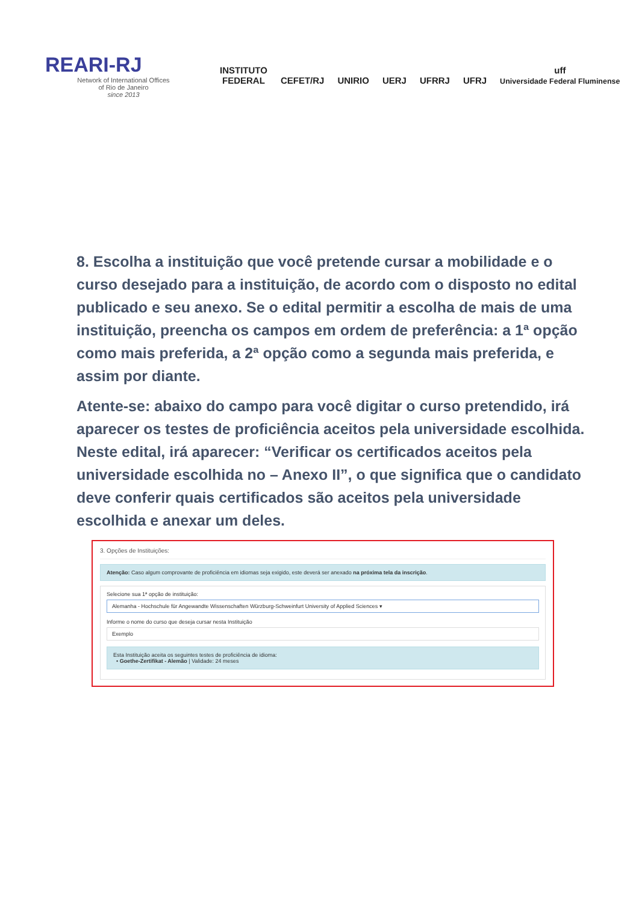REARI-RJ
Network of International Offices
of Rio de Janeiro
since 2013
INSTITUTO
FEDERAL
CEFET/RJ
UNIRIO
UERJ
UFRRJ
UFRJ
uff
Universidade Federal Fluminense
8. Escolha a instituição que você pretende cursar a mobilidade e o curso desejado para a instituição, de acordo com o disposto no edital publicado e seu anexo. Se o edital permitir a escolha de mais de uma instituição, preencha os campos em ordem de preferência: a 1ª opção como mais preferida, a 2ª opção como a segunda mais preferida, e assim por diante.
Atente-se: abaixo do campo para você digitar o curso pretendido, irá aparecer os testes de proficiência aceitos pela universidade escolhida. Neste edital, irá aparecer: “Verificar os certificados aceitos pela universidade escolhida no – Anexo II”, o que significa que o candidato deve conferir quais certificados são aceitos pela universidade escolhida e anexar um deles.
3. Opções de Instituições:
Atenção: Caso algum comprovante de proficiência em idiomas seja exigido, este deverá ser anexado na próxima tela da inscrição.
Selecione sua 1ª opção de instituição:
Alemanha - Hochschule für Angewandte Wissenschaften Würzburg-Schweinfurt University of Applied Sciences ▾
Informe o nome do curso que deseja cursar nesta Instituição
Exemplo
Esta Instituição aceita os seguintes testes de proficiência de idioma:
• Goethe-Zertifikat - Alemão | Validade: 24 meses